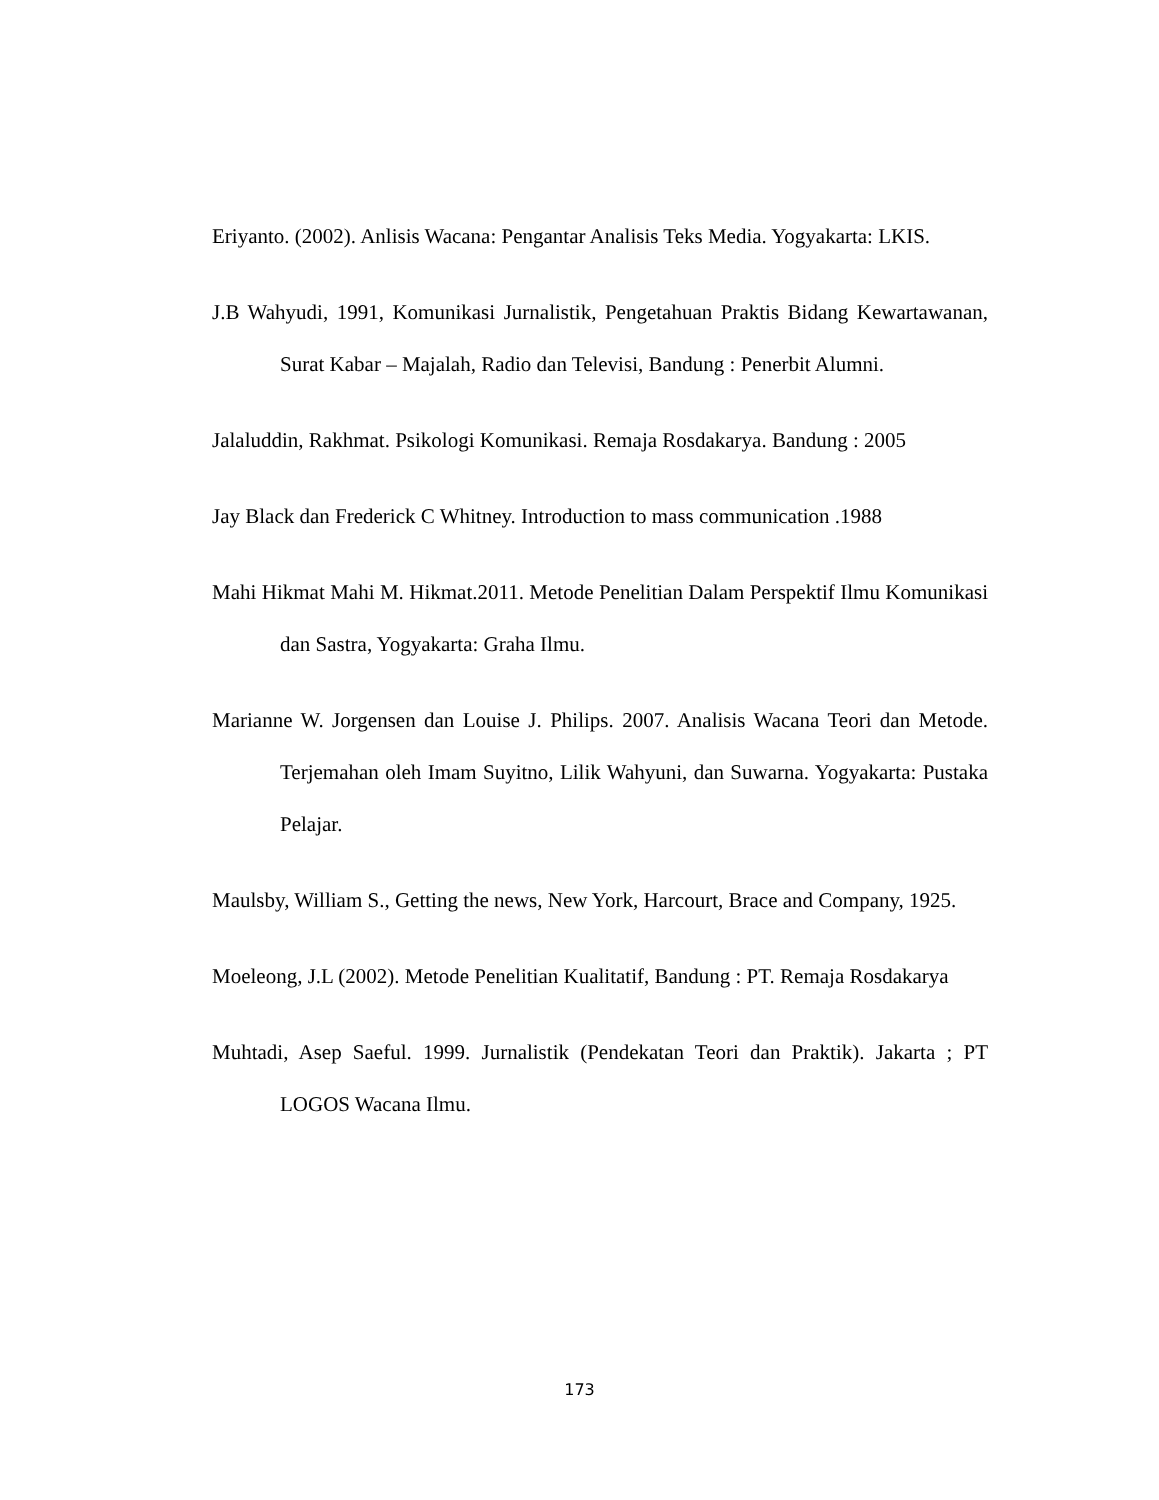Eriyanto. (2002). Anlisis Wacana: Pengantar Analisis Teks Media. Yogyakarta: LKIS.
J.B Wahyudi, 1991, Komunikasi Jurnalistik, Pengetahuan Praktis Bidang Kewartawanan, Surat Kabar – Majalah, Radio dan Televisi, Bandung : Penerbit Alumni.
Jalaluddin, Rakhmat. Psikologi Komunikasi. Remaja Rosdakarya. Bandung : 2005
Jay Black dan Frederick C Whitney. Introduction to mass communication .1988
Mahi Hikmat Mahi M. Hikmat.2011. Metode Penelitian Dalam Perspektif Ilmu Komunikasi dan Sastra, Yogyakarta: Graha Ilmu.
Marianne W. Jorgensen dan Louise J. Philips. 2007. Analisis Wacana Teori dan Metode. Terjemahan oleh Imam Suyitno, Lilik Wahyuni, dan Suwarna. Yogyakarta: Pustaka Pelajar.
Maulsby, William S., Getting the news, New York, Harcourt, Brace and Company, 1925.
Moeleong, J.L (2002). Metode Penelitian Kualitatif, Bandung : PT. Remaja Rosdakarya
Muhtadi, Asep Saeful. 1999. Jurnalistik (Pendekatan Teori dan Praktik). Jakarta ; PT LOGOS Wacana Ilmu.
173